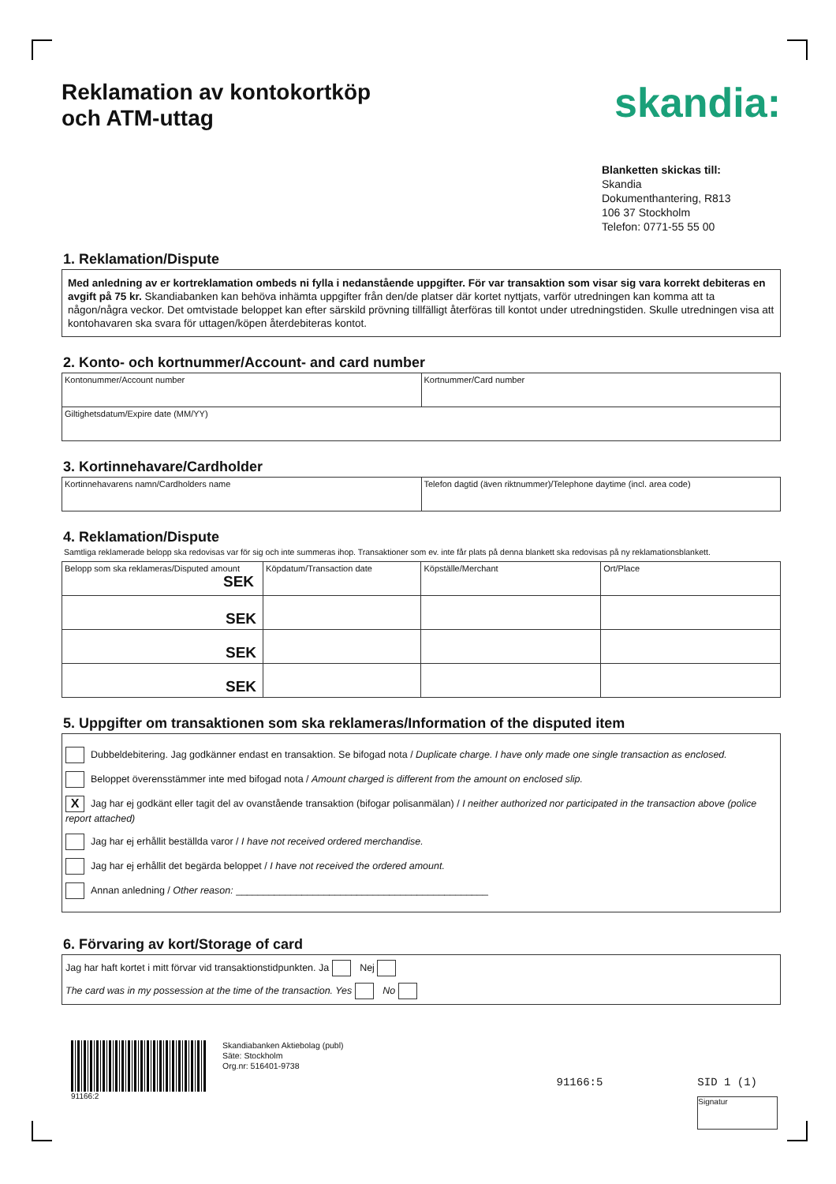Reklamation av kontokortköp
och ATM-uttag
skandia:
Blanketten skickas till:
Skandia
Dokumenthantering, R813
106 37 Stockholm
Telefon: 0771-55 55 00
1. Reklamation/Dispute
Med anledning av er kortreklamation ombeds ni fylla i nedanstående uppgifter. För var transaktion som visar sig vara korrekt debiteras en avgift på 75 kr. Skandiabanken kan behöva inhämta uppgifter från den/de platser där kortet nyttjats, varför utredningen kan komma att ta någon/några veckor. Det omtvistade beloppet kan efter särskild prövning tillfälligt återföras till kontot under utredningstiden. Skulle utredningen visa att kontohavaren ska svara för uttagen/köpen återdebiteras kontot.
2. Konto- och kortnummer/Account- and card number
| Kontonummer/Account number | Kortnummer/Card number |
| Giltighetsdatum/Expire date (MM/YY) | |
3. Kortinnehavare/Cardholder
| Kortinnehavarens namn/Cardholders name | Telefon dagtid (även riktnummer)/Telephone daytime (incl. area code) |
4. Reklamation/Dispute
Samtliga reklamerade belopp ska redovisas var för sig och inte summeras ihop. Transaktioner som ev. inte får plats på denna blankett ska redovisas på ny reklamationsblankett.
| Belopp som ska reklameras/Disputed amount SEK | Köpdatum/Transaction date | Köpställe/Merchant | Ort/Place |
| SEK | | | |
| SEK | | | |
| SEK | | | |
5. Uppgifter om transaktionen som ska reklameras/Information of the disputed item
Dubbeldebitering. Jag godkänner endast en transaktion. Se bifogad nota / Duplicate charge. I have only made one single transaction as enclosed.
Beloppet överensstämmer inte med bifogad nota / Amount charged is different from the amount on enclosed slip.
X Jag har ej godkänt eller tagit del av ovanstående transaktion (bifogar polisanmälan) / I neither authorized nor participated in the transaction above (police report attached)
Jag har ej erhållit beställda varor / I have not received ordered merchandise.
Jag har ej erhållit det begärda beloppet / I have not received the ordered amount.
Annan anledning / Other reason: ______________________________________________
6. Förvaring av kort/Storage of card
Jag har haft kortet i mitt förvar vid transaktionstidpunkten. Ja Nej
The card was in my possession at the time of the transaction. Yes No
91166:2
Skandiabanken Aktiebolag (publ)
Säte: Stockholm
Org.nr: 516401-9738
91166:5 SID 1 (1)
Signatur